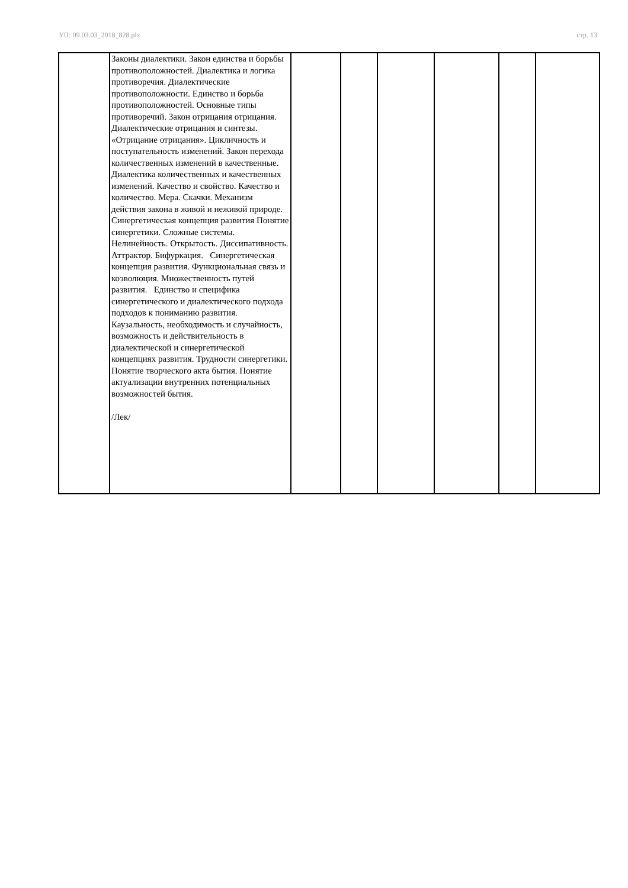УП: 09.03.03_2018_828.plx стр. 13
| | Законы диалектики. Закон единства и борьбы противоположностей. Диалектика и логика противоречия. Диалектические противоположности. Единство и борьба противоположностей. Основные типы противоречий. Закон отрицания отрицания. Диалектические отрицания и синтезы. «Отрицание отрицания». Цикличность и поступательность изменений. Закон перехода количественных изменений в качественные. Диалектика количественных и качественных изменений. Качество и свойство. Качество и количество. Мера. Скачки. Механизм действия закона в живой и неживой природе. Синергетическая концепция развития Понятие синергетики. Сложные системы. Нелинейность. Открытость. Диссипативность. Аттрактор. Бифуркация. Синергетическая концепция развития. Функциональная связь и коэволюция. Множественность путей развития. Единство и специфика синергетического и диалектического подхода подходов к пониманию развития. Каузальность, необходимость и случайность, возможность и действительность в диалектической и синергетической концепциях развития. Трудности синергетики. Понятие творческого акта бытия. Понятие актуализации внутренних потенциальных возможностей бытия. /Лек/ | | | | | | |